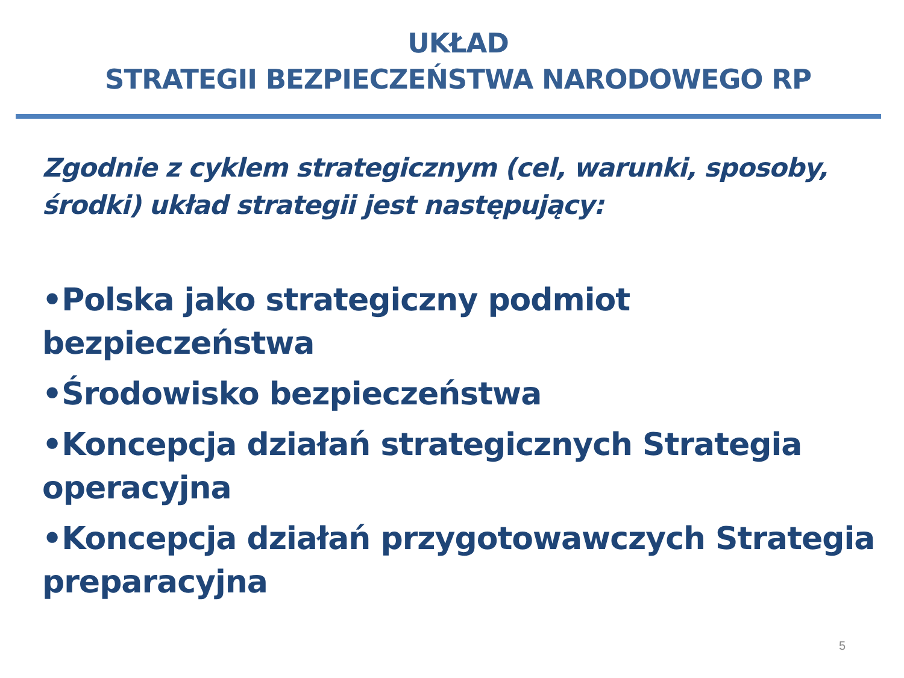UKŁAD
STRATEGII BEZPIECZEŃSTWA NARODOWEGO RP
Zgodnie z cyklem strategicznym (cel, warunki, sposoby, środki) układ strategii jest następujący:
•Polska jako strategiczny podmiot bezpieczeństwa
•Środowisko bezpieczeństwa
•Koncepcja działań strategicznych Strategia operacyjna
•Koncepcja działań przygotowawczych Strategia preparacyjna
5